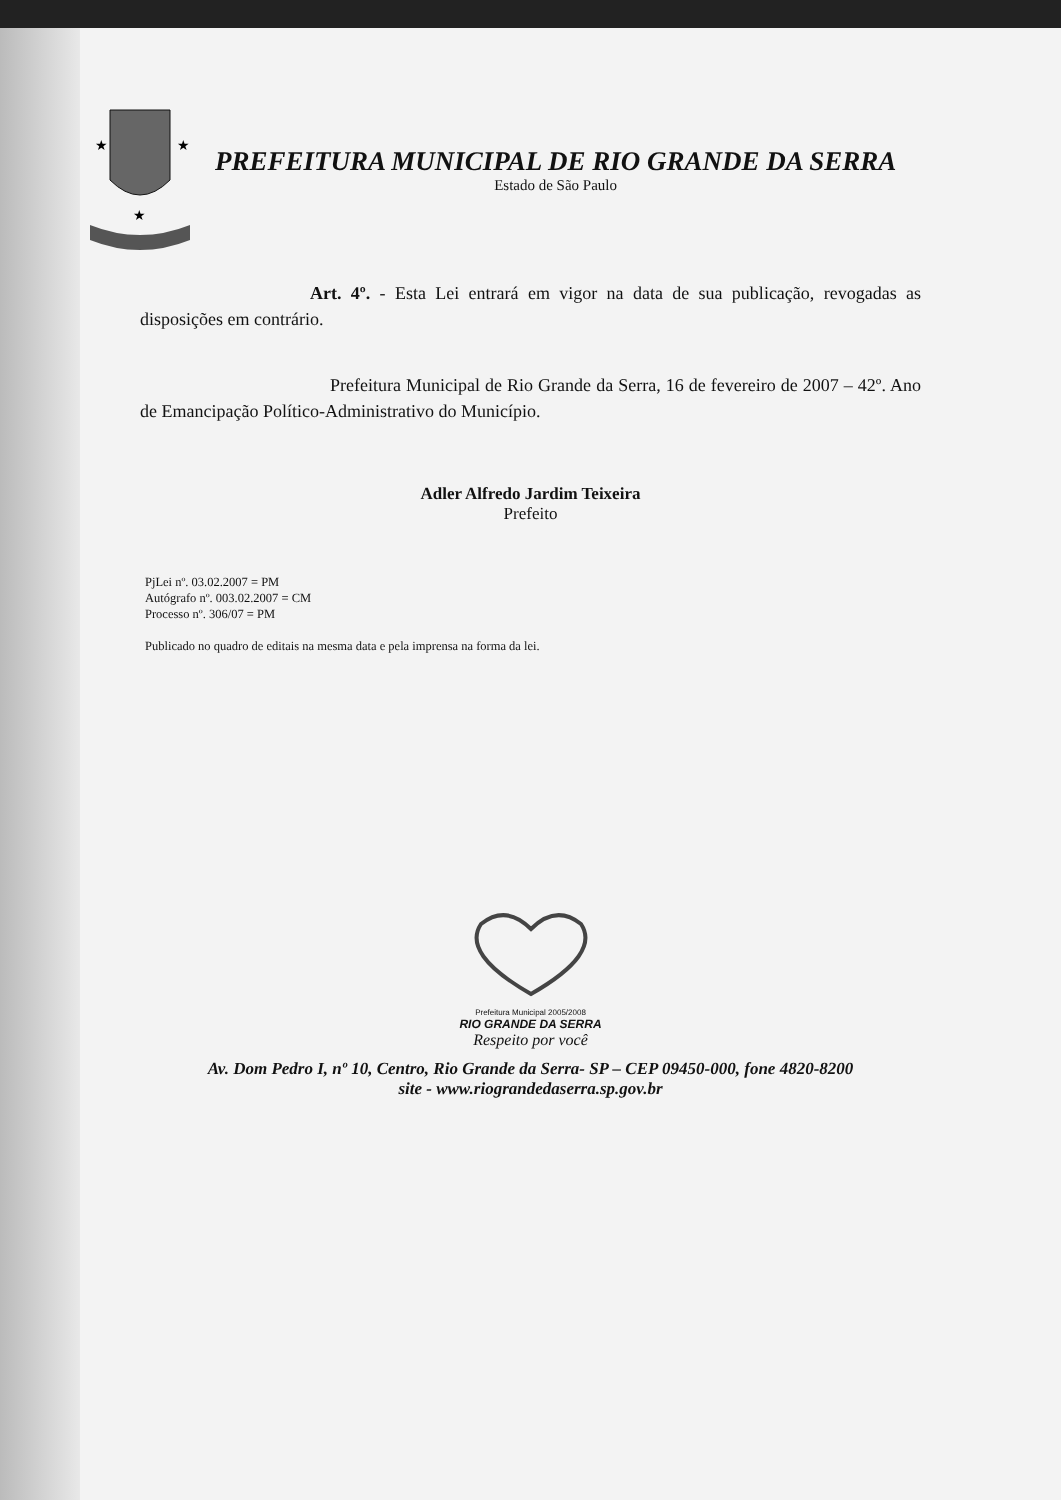★
★
★
PREFEITURA MUNICIPAL DE RIO GRANDE DA SERRA
Estado de São Paulo
Art. 4º. - Esta Lei entrará em vigor na data de sua publicação, revogadas as disposições em contrário.
Prefeitura Municipal de Rio Grande da Serra, 16 de fevereiro de 2007 – 42º. Ano de Emancipação Político-Administrativo do Município.
Adler Alfredo Jardim Teixeira
Prefeito
PjLei nº. 03.02.2007 = PM
Autógrafo nº. 003.02.2007 = CM
Processo nº. 306/07 = PM
Publicado no quadro de editais na mesma data e pela imprensa na forma da lei.
Prefeitura Municipal 2005/2008
RIO GRANDE DA SERRA
Respeito por você
Av. Dom Pedro I, nº 10, Centro, Rio Grande da Serra- SP – CEP 09450-000, fone 4820-8200
site - www.riograndedaserra.sp.gov.br